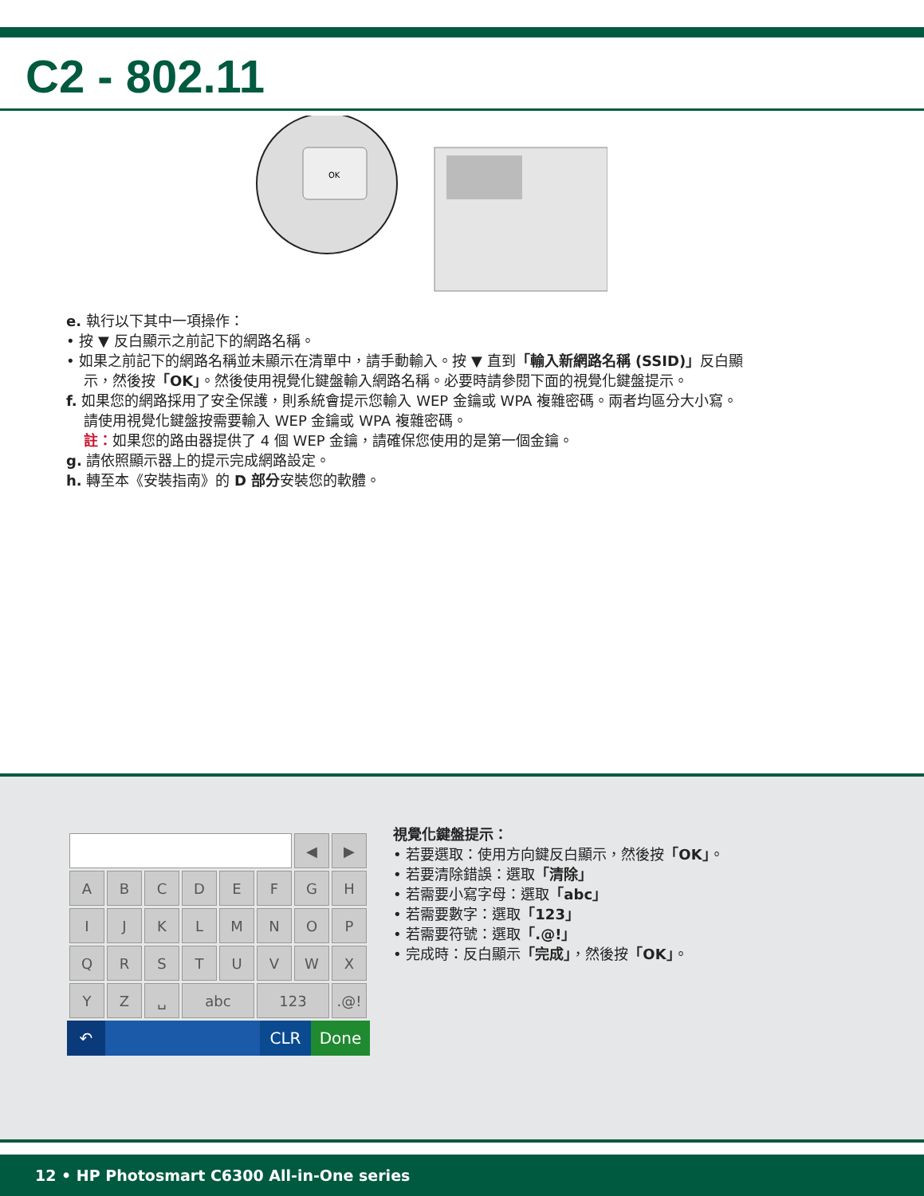C2 - 802.11
OK
e. 執行以下其中一項操作：
• 按 ▼ 反白顯示之前記下的網路名稱。
• 如果之前記下的網路名稱並未顯示在清單中，請手動輸入。按 ▼ 直到「輸入新網路名稱 (SSID)」反白顯
示，然後按「OK」。然後使用視覺化鍵盤輸入網路名稱。必要時請參閱下面的視覺化鍵盤提示。
f. 如果您的網路採用了安全保護，則系統會提示您輸入 WEP 金鑰或 WPA 複雜密碼。兩者均區分大小寫。
請使用視覺化鍵盤按需要輸入 WEP 金鑰或 WPA 複雜密碼。
註：如果您的路由器提供了 4 個 WEP 金鑰，請確保您使用的是第一個金鑰。
g. 請依照顯示器上的提示完成網路設定。
h. 轉至本《安裝指南》的 D 部分安裝您的軟體。
| | | | | | | ◀ | ▶ |
| A | B | C | D | E | F | G | H |
| I | J | K | L | M | N | O | P |
| Q | R | S | T | U | V | W | X |
| Y | Z | ␣ | abc | | 123 | | .@! |
↶ CLR Done
視覺化鍵盤提示：
• 若要選取：使用方向鍵反白顯示，然後按「OK」。
• 若要清除錯誤：選取「清除」
• 若需要小寫字母：選取「abc」
• 若需要數字：選取「123」
• 若需要符號：選取「.@!」
• 完成時：反白顯示「完成」，然後按「OK」。
12 • HP Photosmart C6300 All-in-One series